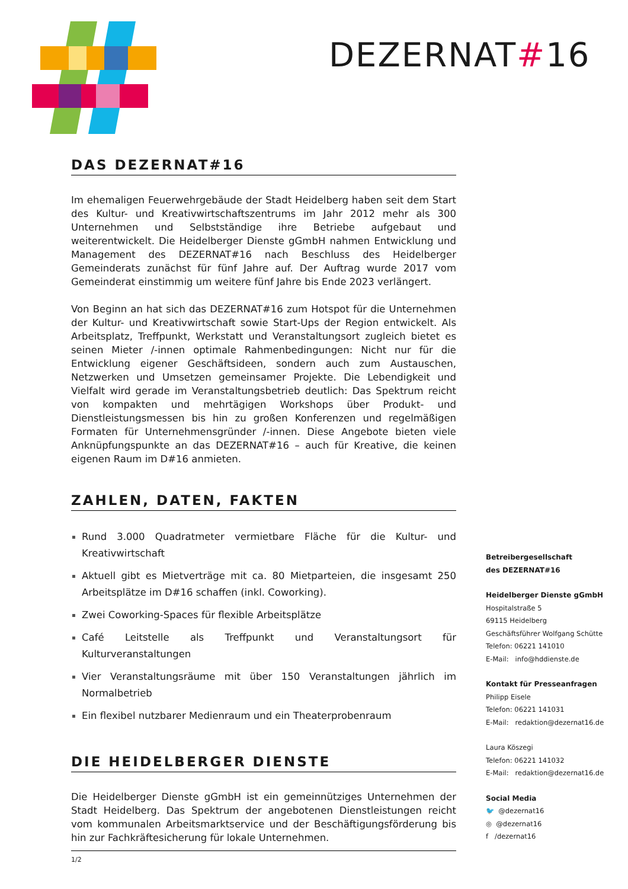DEZERNAT#16
DAS DEZERNAT#16
Im ehemaligen Feuerwehrgebäude der Stadt Heidelberg haben seit dem Start des Kultur- und Kreativwirtschaftszentrums im Jahr 2012 mehr als 300 Unternehmen und Selbstständige ihre Betriebe aufgebaut und weiterentwickelt. Die Heidelberger Dienste gGmbH nahmen Entwicklung und Management des DEZERNAT#16 nach Beschluss des Heidelberger Gemeinderats zunächst für fünf Jahre auf. Der Auftrag wurde 2017 vom Gemeinderat einstimmig um weitere fünf Jahre bis Ende 2023 verlängert.
Von Beginn an hat sich das DEZERNAT#16 zum Hotspot für die Unternehmen der Kultur- und Kreativwirtschaft sowie Start-Ups der Region entwickelt. Als Arbeitsplatz, Treffpunkt, Werkstatt und Veranstaltungsort zugleich bietet es seinen Mieter /-innen optimale Rahmenbedingungen: Nicht nur für die Entwicklung eigener Geschäftsideen, sondern auch zum Austauschen, Netzwerken und Umsetzen gemeinsamer Projekte. Die Lebendigkeit und Vielfalt wird gerade im Veranstaltungsbetrieb deutlich: Das Spektrum reicht von kompakten und mehrtägigen Workshops über Produkt- und Dienstleistungsmessen bis hin zu großen Konferenzen und regelmäßigen Formaten für Unternehmensgründer /-innen. Diese Angebote bieten viele Anknüpfungspunkte an das DEZERNAT#16 – auch für Kreative, die keinen eigenen Raum im D#16 anmieten.
ZAHLEN, DATEN, FAKTEN
Rund 3.000 Quadratmeter vermietbare Fläche für die Kultur- und Kreativwirtschaft
Aktuell gibt es Mietverträge mit ca. 80 Mietparteien, die insgesamt 250 Arbeitsplätze im D#16 schaffen (inkl. Coworking).
Zwei Coworking-Spaces für flexible Arbeitsplätze
Café Leitstelle als Treffpunkt und Veranstaltungsort für Kulturveranstaltungen
Vier Veranstaltungsräume mit über 150 Veranstaltungen jährlich im Normalbetrieb
Ein flexibel nutzbarer Medienraum und ein Theaterprobenraum
DIE HEIDELBERGER DIENSTE
Die Heidelberger Dienste gGmbH ist ein gemeinnütziges Unternehmen der Stadt Heidelberg. Das Spektrum der angebotenen Dienstleistungen reicht vom kommunalen Arbeitsmarktservice und der Beschäftigungsförderung bis hin zur Fachkräftesicherung für lokale Unternehmen.
1/2
Betreibergesellschaft
des DEZERNAT#16
Heidelberger Dienste gGmbH
Hospitalstraße 5
69115 Heidelberg
Geschäftsführer Wolfgang Schütte
Telefon: 06221 141010
E-Mail: info@hddienste.de
Kontakt für Presseanfragen
Philipp Eisele
Telefon: 06221 141031
E-Mail: redaktion@dezernat16.de
Laura Köszegi
Telefon: 06221 141032
E-Mail: redaktion@dezernat16.de
Social Media
🐦 @dezernat16
◎ @dezernat16
f /dezernat16